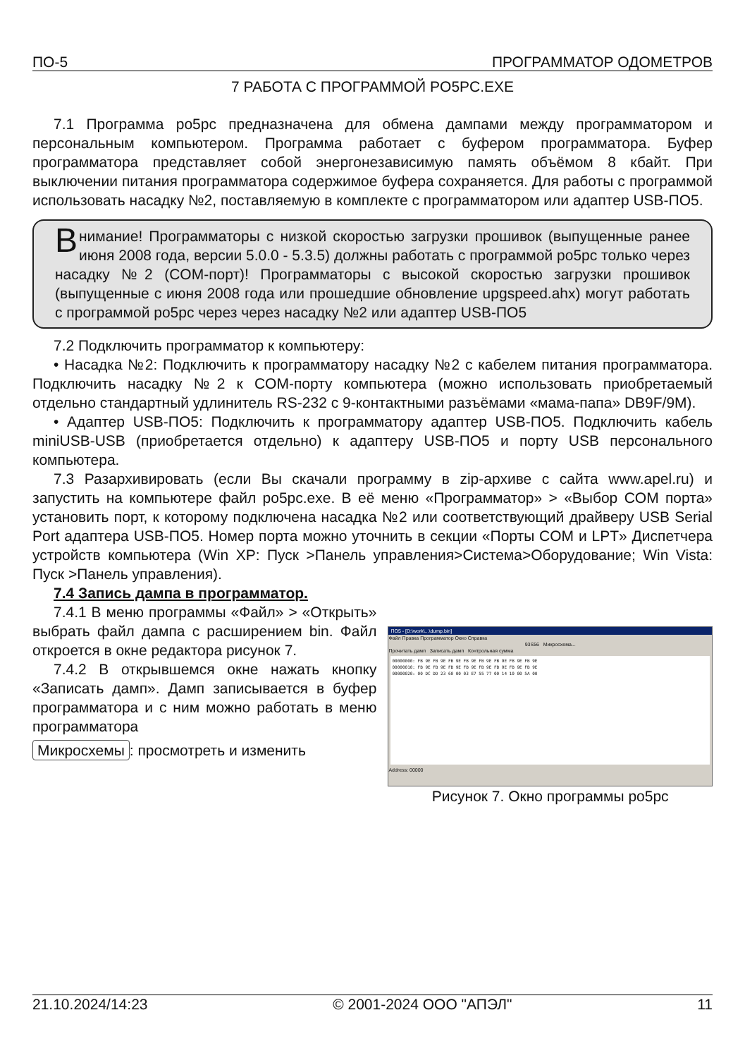ПО-5 ПРОГРАММАТОР ОДОМЕТРОВ
7 РАБОТА С ПРОГРАММОЙ PO5PC.EXE
7.1 Программа po5pc предназначена для обмена дампами между программатором и персональным компьютером. Программа работает с буфером программатора. Буфер программатора представляет собой энергонезависимую память объёмом 8 кбайт. При выключении питания программатора содержимое буфера сохраняется. Для работы с программой использовать насадку №2, поставляемую в комплекте с программатором или адаптер USB-ПО5.
Внимание! Программаторы с низкой скоростью загрузки прошивок (выпущенные ранее июня 2008 года, версии 5.0.0 - 5.3.5) должны работать с программой po5pc только через насадку №2 (COM-порт)! Программаторы с высокой скоростью загрузки прошивок (выпущенные с июня 2008 года или прошедшие обновление upgspeed.ahx) могут работать с программой po5pc через через насадку №2 или адаптер USB-ПО5
7.2 Подключить программатор к компьютеру:
• Насадка №2: Подключить к программатору насадку №2 с кабелем питания программатора. Подключить насадку №2 к COM-порту компьютера (можно использовать приобретаемый отдельно стандартный удлинитель RS-232 с 9-контактными разъёмами «мама-папа» DB9F/9M).
• Адаптер USB-ПО5: Подключить к программатору адаптер USB-ПО5. Подключить кабель miniUSB-USB (приобретается отдельно) к адаптеру USB-ПО5 и порту USB персонального компьютера.
7.3 Разархивировать (если Вы скачали программу в zip-архиве с сайта www.apel.ru) и запустить на компьютере файл po5pc.exe. В её меню «Программатор» > «Выбор COM порта» установить порт, к которому подключена насадка №2 или соответствующий драйверу USB Serial Port адаптера USB-ПО5. Номер порта можно уточнить в секции «Порты COM и LPT» Диспетчера устройств компьютера (Win XP: Пуск >Панель управления>Система>Оборудование; Win Vista: Пуск >Панель управления).
7.4 Запись дампа в программатор.
7.4.1 В меню программы «Файл» > «Открыть» выбрать файл дампа с расширением bin. Файл откроется в окне редактора рисунок 7.
7.4.2 В открывшемся окне нажать кнопку «Записать дамп». Дамп записывается в буфер программатора и с ним можно работать в меню программатора
Микросхемы: просмотреть и изменить
ПО5 - [D:\work\...\dump.bin]
Файл Правка Программатор Окно Справка
93S56 Микросхема...
Прочитать дамп Записать дамп Контрольная сумма
00000000: FB 9E FB 9E FB 9E FB 9E FB 9E FB 9E FB 9E FB 9E
00000010: FB 9E FB 9E FB 9E FB 9E FB 9E FB 9E FB 9E FB 9E
00000020: 00 DC DD 23 60 00 03 E7 55 77 00 14 10 00 5A 00
Address: 00000
Рисунок 7. Окно программы po5pc
21.10.2024/14:23 © 2001-2024 ООО "АПЭЛ" 11